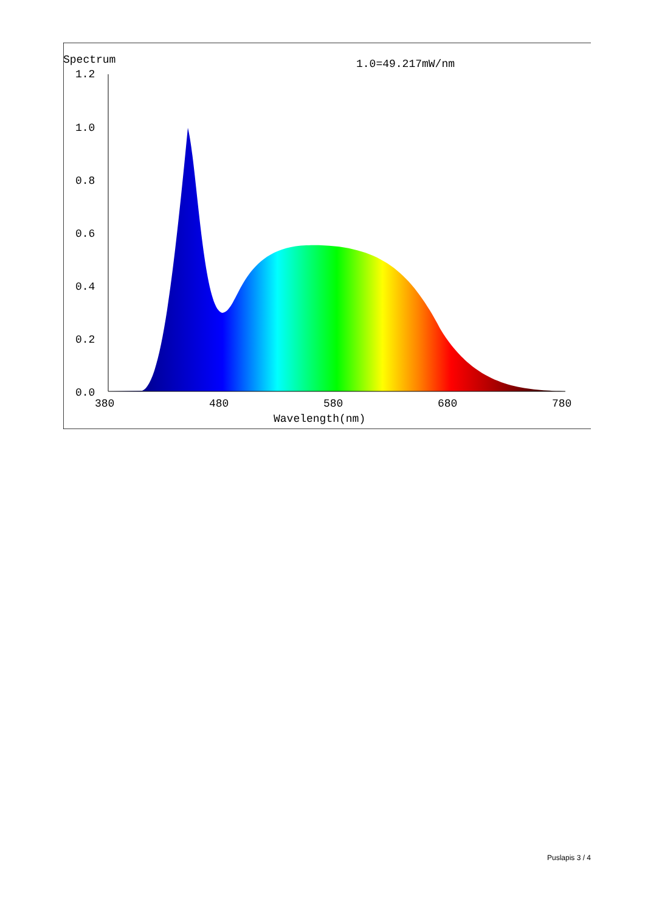Spectrum
1.0=49.217mW/nm
1.2
1.0
0.8
0.6
0.4
0.2
0.0
380
480
580
680
780
Wavelength(nm)
Puslapis 3 / 4